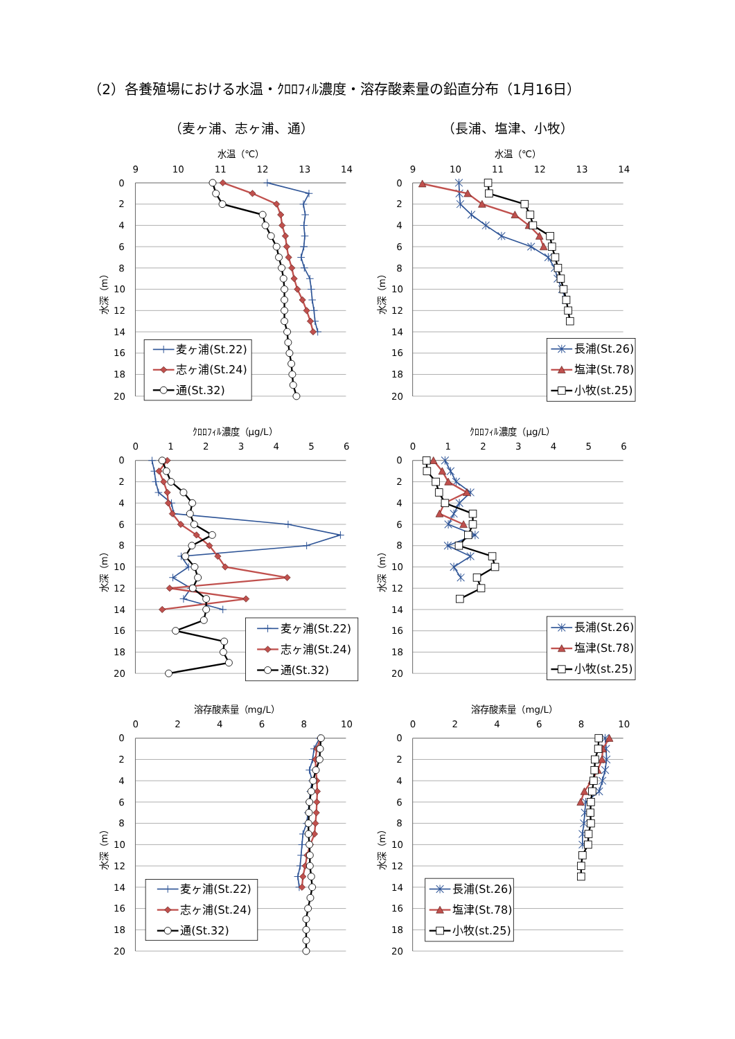（2）各養殖場における水温・ｸﾛﾛﾌｨﾙ濃度・溶存酸素量の鉛直分布（1月16日）
（麦ヶ浦、志ヶ浦、通）
（長浦、塩津、小牧）
水温（℃）
9
10
11
12
13
14
0
2
4
6
8
10
12
14
16
18
20
水深（m）
麦ヶ浦(St.22)
志ヶ浦(St.24)
通(St.32)
水温（℃）
9
10
11
12
13
14
0
2
4
6
8
10
12
14
16
18
20
水深（m）
長浦(St.26)
塩津(St.78)
小牧(st.25)
ｸﾛﾛﾌｨﾙ濃度（μg/L）
0
1
2
3
4
5
6
0
2
4
6
8
10
12
14
16
18
20
水深（m）
麦ヶ浦(St.22)
志ヶ浦(St.24)
通(St.32)
ｸﾛﾛﾌｨﾙ濃度（μg/L）
0
1
2
3
4
5
6
0
2
4
6
8
10
12
14
16
18
20
水深（m）
長浦(St.26)
塩津(St.78)
小牧(st.25)
溶存酸素量（mg/L）
0
2
4
6
8
10
0
2
4
6
8
10
12
14
16
18
20
水深（m）
麦ヶ浦(St.22)
志ヶ浦(St.24)
通(St.32)
溶存酸素量（mg/L）
0
2
4
6
8
10
0
2
4
6
8
10
12
14
16
18
20
水深（m）
長浦(St.26)
塩津(St.78)
小牧(st.25)